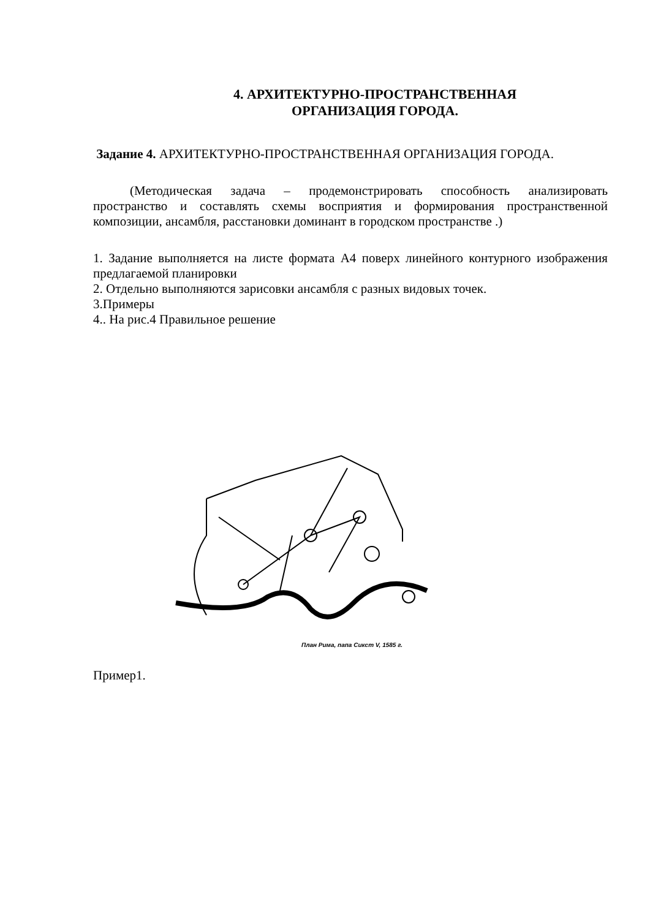4. АРХИТЕКТУРНО-ПРОСТРАНСТВЕННАЯ
ОРГАНИЗАЦИЯ ГОРОДА.
Задание 4. АРХИТЕКТУРНО-ПРОСТРАНСТВЕННАЯ ОРГАНИЗАЦИЯ ГОРОДА.
(Методическая задача – продемонстрировать способность анализировать пространство и составлять схемы восприятия и формирования пространственной композиции, ансамбля, расстановки доминант в городском пространстве .)
1. Задание выполняется на листе формата А4 поверх линейного контурного изображения предлагаемой планировки
2. Отдельно выполняются зарисовки ансамбля с разных видовых точек.
3.Примеры
4.. На рис.4 Правильное решение
План Рима, папа Сикст V, 1585 г.
Пример1.